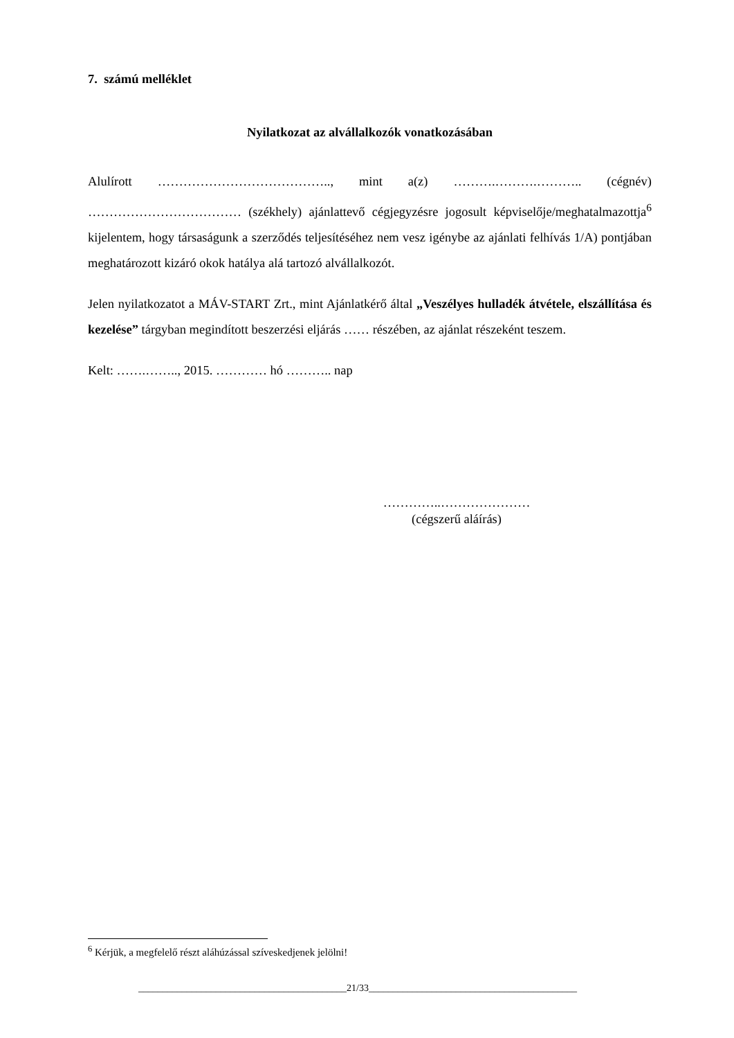7. számú melléklet
Nyilatkozat az alvállalkozók vonatkozásában
Alulírott ………………………………….., mint a(z) ……….……….……….. (cégnév) ……………………………… (székhely) ajánlattevő cégjegyzésre jogosult képviselője/meghatalmazottja<sup>6</sup> kijelentem, hogy társaságunk a szerződés teljesítéséhez nem vesz igénybe az ajánlati felhívás 1/A) pontjában meghatározott kizáró okok hatálya alá tartozó alvállalkozót.
Jelen nyilatkozatot a MÁV-START Zrt., mint Ajánlatkérő által „Veszélyes hulladék átvétele, elszállítása és kezelése” tárgyban megindított beszerzési eljárás …… részében, az ajánlat részeként teszem.
Kelt: …….…….., 2015. ………… hó ……….. nap
…………..…………………
(cégszerű aláírás)
<sup>6</sup> Kérjük, a megfelelő részt aláhúzással szíveskedjenek jelölni!
___________________________________________21/33___________________________________________